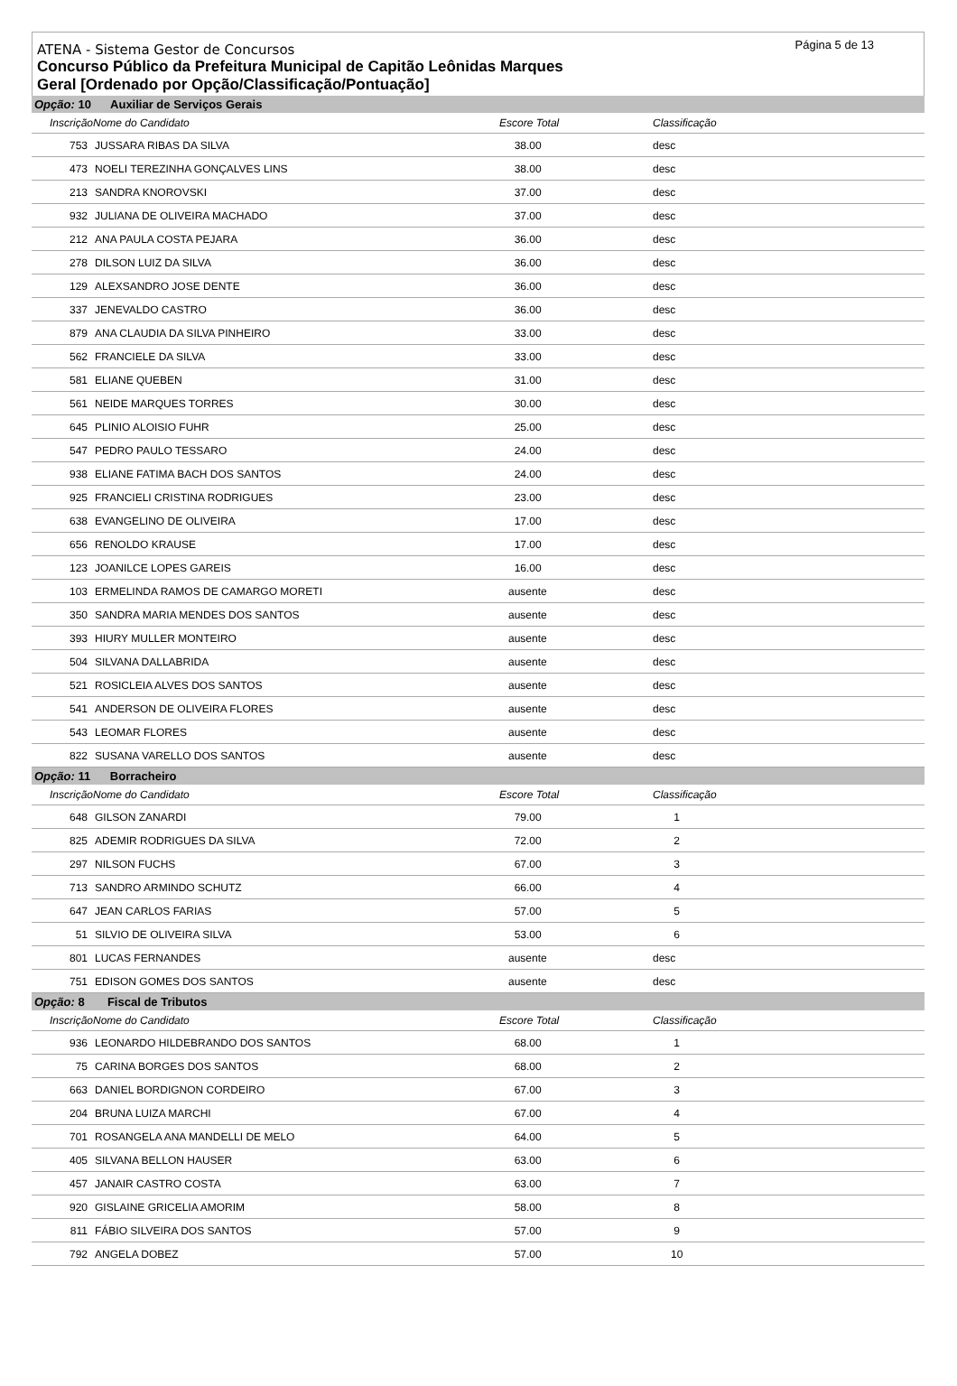Página 5 de 13
ATENA - Sistema Gestor de Concursos
Concurso Público da Prefeitura Municipal de Capitão Leônidas Marques
Geral [Ordenado por Opção/Classificação/Pontuação]
| Opção: 10 Auxiliar de Serviços Gerais | | | | |
| InscriçãoNome do Candidato | | Escore Total | Classificação | |
| 753 | JUSSARA RIBAS DA SILVA | 38.00 | desc | |
| 473 | NOELI TEREZINHA GONÇALVES LINS | 38.00 | desc | |
| 213 | SANDRA KNOROVSKI | 37.00 | desc | |
| 932 | JULIANA DE OLIVEIRA MACHADO | 37.00 | desc | |
| 212 | ANA PAULA COSTA PEJARA | 36.00 | desc | |
| 278 | DILSON LUIZ DA SILVA | 36.00 | desc | |
| 129 | ALEXSANDRO JOSE DENTE | 36.00 | desc | |
| 337 | JENEVALDO CASTRO | 36.00 | desc | |
| 879 | ANA CLAUDIA DA SILVA PINHEIRO | 33.00 | desc | |
| 562 | FRANCIELE DA SILVA | 33.00 | desc | |
| 581 | ELIANE QUEBEN | 31.00 | desc | |
| 561 | NEIDE MARQUES TORRES | 30.00 | desc | |
| 645 | PLINIO ALOISIO FUHR | 25.00 | desc | |
| 547 | PEDRO PAULO TESSARO | 24.00 | desc | |
| 938 | ELIANE FATIMA BACH DOS SANTOS | 24.00 | desc | |
| 925 | FRANCIELI CRISTINA RODRIGUES | 23.00 | desc | |
| 638 | EVANGELINO DE OLIVEIRA | 17.00 | desc | |
| 656 | RENOLDO KRAUSE | 17.00 | desc | |
| 123 | JOANILCE LOPES GAREIS | 16.00 | desc | |
| 103 | ERMELINDA RAMOS DE CAMARGO MORETI | ausente | desc | |
| 350 | SANDRA MARIA MENDES DOS SANTOS | ausente | desc | |
| 393 | HIURY MULLER MONTEIRO | ausente | desc | |
| 504 | SILVANA DALLABRIDA | ausente | desc | |
| 521 | ROSICLEIA ALVES DOS SANTOS | ausente | desc | |
| 541 | ANDERSON DE OLIVEIRA FLORES | ausente | desc | |
| 543 | LEOMAR FLORES | ausente | desc | |
| 822 | SUSANA VARELLO DOS SANTOS | ausente | desc | |
| Opção: 11 Borracheiro | | | | |
| InscriçãoNome do Candidato | | Escore Total | Classificação | |
| 648 | GILSON ZANARDI | 79.00 | 1 | |
| 825 | ADEMIR RODRIGUES DA SILVA | 72.00 | 2 | |
| 297 | NILSON FUCHS | 67.00 | 3 | |
| 713 | SANDRO ARMINDO SCHUTZ | 66.00 | 4 | |
| 647 | JEAN CARLOS FARIAS | 57.00 | 5 | |
| 51 | SILVIO DE OLIVEIRA SILVA | 53.00 | 6 | |
| 801 | LUCAS FERNANDES | ausente | desc | |
| 751 | EDISON GOMES DOS SANTOS | ausente | desc | |
| Opção: 8 Fiscal de Tributos | | | | |
| InscriçãoNome do Candidato | | Escore Total | Classificação | |
| 936 | LEONARDO HILDEBRANDO DOS SANTOS | 68.00 | 1 | |
| 75 | CARINA BORGES DOS SANTOS | 68.00 | 2 | |
| 663 | DANIEL BORDIGNON CORDEIRO | 67.00 | 3 | |
| 204 | BRUNA LUIZA MARCHI | 67.00 | 4 | |
| 701 | ROSANGELA ANA MANDELLI DE MELO | 64.00 | 5 | |
| 405 | SILVANA BELLON HAUSER | 63.00 | 6 | |
| 457 | JANAIR CASTRO COSTA | 63.00 | 7 | |
| 920 | GISLAINE GRICELIA AMORIM | 58.00 | 8 | |
| 811 | FÁBIO SILVEIRA DOS SANTOS | 57.00 | 9 | |
| 792 | ANGELA DOBEZ | 57.00 | 10 | |